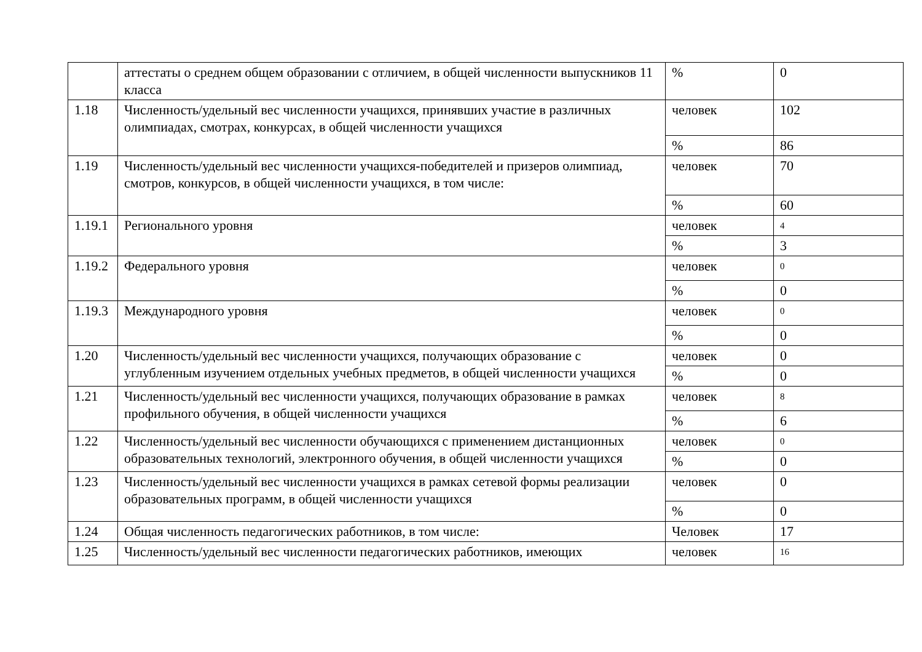| | аттестаты о среднем общем образовании с отличием, в общей численности выпускников 11 класса | % | 0 |
| 1.18 | Численность/удельный вес численности учащихся, принявших участие в различных олимпиадах, смотрах, конкурсах, в общей численности учащихся | человек | 102 |
| | | % | 86 |
| 1.19 | Численность/удельный вес численности учащихся-победителей и призеров олимпиад, смотров, конкурсов, в общей численности учащихся, в том числе: | человек | 70 |
| | | % | 60 |
| 1.19.1 | Регионального уровня | человек | 4 |
| | | % | 3 |
| 1.19.2 | Федерального уровня | человек | 0 |
| | | % | 0 |
| 1.19.3 | Международного уровня | человек | 0 |
| | | % | 0 |
| 1.20 | Численность/удельный вес численности учащихся, получающих образование с углубленным изучением отдельных учебных предметов, в общей численности учащихся | человек | 0 |
| | | % | 0 |
| 1.21 | Численность/удельный вес численности учащихся, получающих образование в рамках профильного обучения, в общей численности учащихся | человек | 8 |
| | | % | 6 |
| 1.22 | Численность/удельный вес численности обучающихся с применением дистанционных образовательных технологий, электронного обучения, в общей численности учащихся | человек | 0 |
| | | % | 0 |
| 1.23 | Численность/удельный вес численности учащихся в рамках сетевой формы реализации образовательных программ, в общей численности учащихся | человек | 0 |
| | | % | 0 |
| 1.24 | Общая численность педагогических работников, в том числе: | Человек | 17 |
| 1.25 | Численность/удельный вес численности педагогических работников, имеющих | человек | 16 |